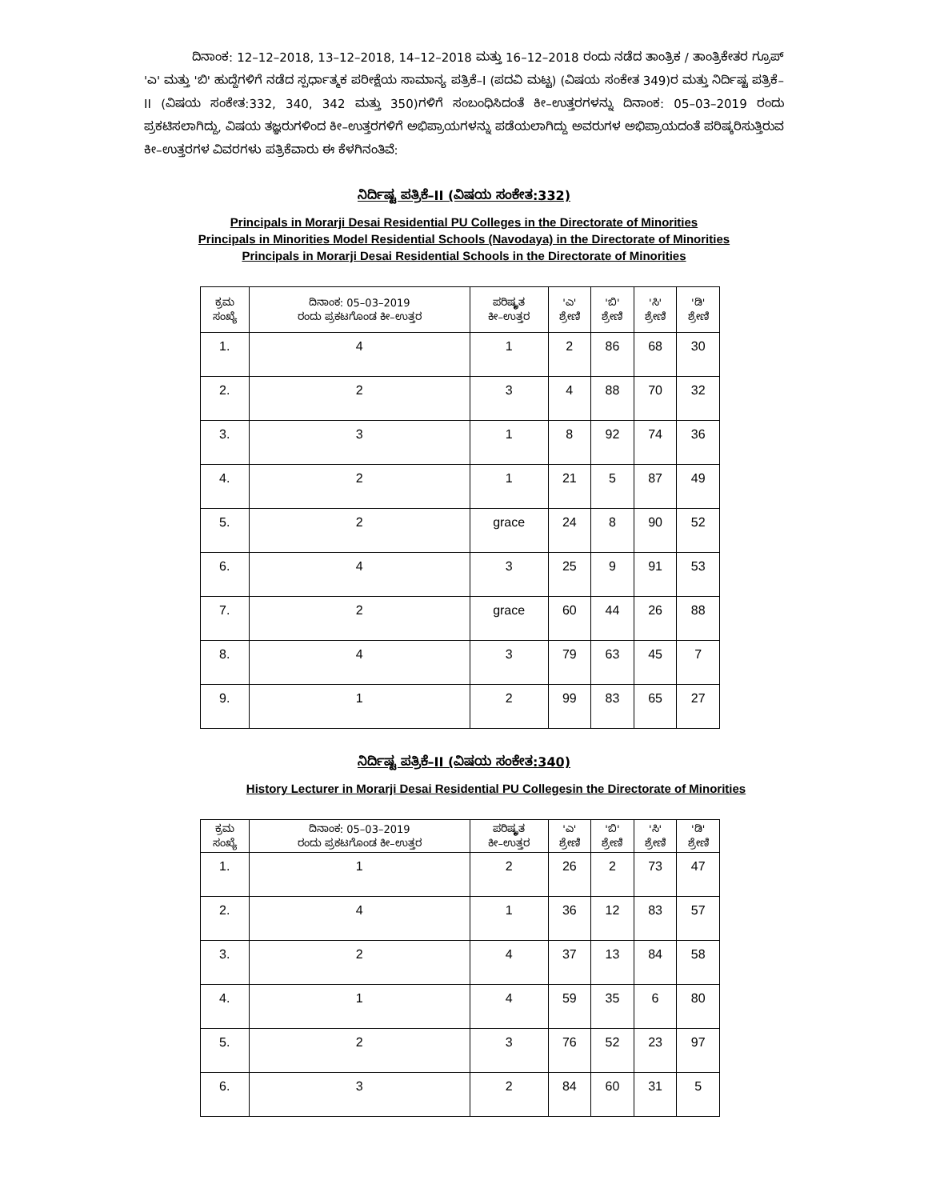ದಿನಾಂಕ: 12–12–2018, 13–12–2018, 14–12–2018 ಮತ್ತು 16–12–2018 ರಂದು ನಡೆದ ತಾಂತ್ರಿಕ / ತಾಂತ್ರಿಕೇತರ ಗ್ರೂಪ್ 'ಎ' ಮತ್ತು 'ಬಿ' ಹುದ್ದೆಗಳಿಗೆ ನಡೆದ ಸ್ಪರ್ಧಾತ್ಮಕ ಪರೀಕ್ಷೆಯ ಸಾಮಾನ್ಯ ಪತ್ರಿಕೆ–I (ಪದವಿ ಮಟ್ಟ) (ವಿಷಯ ಸಂಕೇತ 349)ರ ಮತ್ತು ನಿರ್ದಿಷ್ಟ ಪತ್ರಿಕೆ–II (ವಿಷಯ ಸಂಕೇತ:332, 340, 342 ಮತ್ತು 350)ಗಳಿಗೆ ಸಂಬಂಧಿಸಿದಂತೆ ಕೀ–ಉತ್ತರಗಳನ್ನು ದಿನಾಂಕ: 05–03–2019 ರಂದು ಪ್ರಕಟಿಸಲಾಗಿದ್ದು, ವಿಷಯ ತಜ್ಞರುಗಳಿಂದ ಕೀ–ಉತ್ತರಗಳಿಗೆ ಅಭಿಪ್ರಾಯಗಳನ್ನು ಪಡೆಯಲಾಗಿದ್ದು ಅವರುಗಳ ಅಭಿಪ್ರಾಯದಂತೆ ಪರಿಷ್ಕರಿಸುತ್ತಿರುವ ಕೀ–ಉತ್ತರಗಳ ವಿವರಗಳು ಪತ್ರಿಕೆವಾರು ಈ ಕೆಳಗಿನಂತಿವೆ:
ನಿರ್ದಿಷ್ಟ ಪತ್ರಿಕೆ–II (ವಿಷಯ ಸಂಕೇತ:332)
Principals in Morarji Desai Residential PU Colleges in the Directorate of Minorities
Principals in Minorities Model Residential Schools (Navodaya) in the Directorate of Minorities
Principals in Morarji Desai Residential Schools in the Directorate of Minorities
| ಕ್ರಮ ಸಂಖ್ಯೆ | ದಿನಾಂಕ: 05–03–2019 ರಂದು ಪ್ರಕಟಗೊಂಡ ಕೀ–ಉತ್ತರ | ಪರಿಷ್ಕೃತ ಕೀ–ಉತ್ತರ | 'ಎ' ಶ್ರೇಣಿ | 'ಬಿ' ಶ್ರೇಣಿ | 'ಸಿ' ಶ್ರೇಣಿ | 'ಡಿ' ಶ್ರೇಣಿ |
| --- | --- | --- | --- | --- | --- | --- |
| 1. | 4 | 1 | 2 | 86 | 68 | 30 |
| 2. | 2 | 3 | 4 | 88 | 70 | 32 |
| 3. | 3 | 1 | 8 | 92 | 74 | 36 |
| 4. | 2 | 1 | 21 | 5 | 87 | 49 |
| 5. | 2 | grace | 24 | 8 | 90 | 52 |
| 6. | 4 | 3 | 25 | 9 | 91 | 53 |
| 7. | 2 | grace | 60 | 44 | 26 | 88 |
| 8. | 4 | 3 | 79 | 63 | 45 | 7 |
| 9. | 1 | 2 | 99 | 83 | 65 | 27 |
ನಿರ್ದಿಷ್ಟ ಪತ್ರಿಕೆ–II (ವಿಷಯ ಸಂಕೇತ:340)
History Lecturer in Morarji Desai Residential PU Collegesin the Directorate of Minorities
| ಕ್ರಮ ಸಂಖ್ಯೆ | ದಿನಾಂಕ: 05–03–2019 ರಂದು ಪ್ರಕಟಗೊಂಡ ಕೀ–ಉತ್ತರ | ಪರಿಷ್ಕೃತ ಕೀ–ಉತ್ತರ | 'ಎ' ಶ್ರೇಣಿ | 'ಬಿ' ಶ್ರೇಣಿ | 'ಸಿ' ಶ್ರೇಣಿ | 'ಡಿ' ಶ್ರೇಣಿ |
| --- | --- | --- | --- | --- | --- | --- |
| 1. | 1 | 2 | 26 | 2 | 73 | 47 |
| 2. | 4 | 1 | 36 | 12 | 83 | 57 |
| 3. | 2 | 4 | 37 | 13 | 84 | 58 |
| 4. | 1 | 4 | 59 | 35 | 6 | 80 |
| 5. | 2 | 3 | 76 | 52 | 23 | 97 |
| 6. | 3 | 2 | 84 | 60 | 31 | 5 |